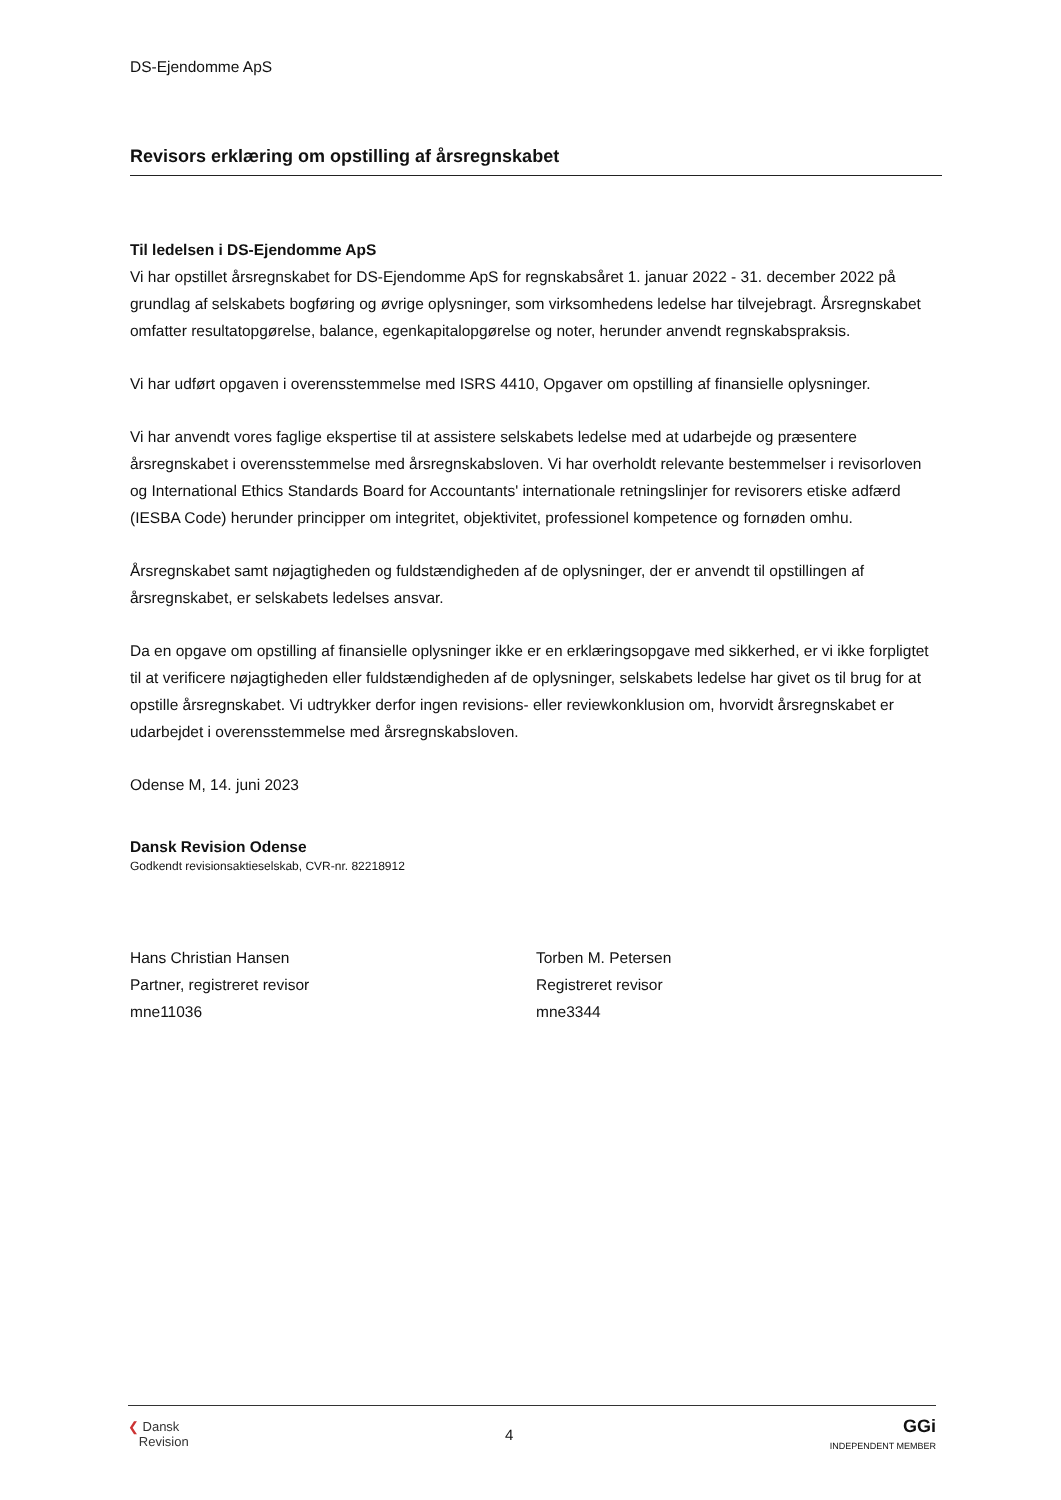DS-Ejendomme ApS
Revisors erklæring om opstilling af årsregnskabet
Til ledelsen i DS-Ejendomme ApS
Vi har opstillet årsregnskabet for DS-Ejendomme ApS for regnskabsåret 1. januar 2022 - 31. december 2022 på grundlag af selskabets bogføring og øvrige oplysninger, som virksomhedens ledelse har tilvejebragt. Årsregnskabet omfatter resultatopgørelse, balance, egenkapitalopgørelse og noter, herunder anvendt regnskabspraksis.
Vi har udført opgaven i overensstemmelse med ISRS 4410, Opgaver om opstilling af finansielle oplysninger.
Vi har anvendt vores faglige ekspertise til at assistere selskabets ledelse med at udarbejde og præsentere årsregnskabet i overensstemmelse med årsregnskabsloven. Vi har overholdt relevante bestemmelser i revisorloven og International Ethics Standards Board for Accountants' internationale retningslinjer for revisorers etiske adfærd (IESBA Code) herunder principper om integritet, objektivitet, professionel kompetence og fornøden omhu.
Årsregnskabet samt nøjagtigheden og fuldstændigheden af de oplysninger, der er anvendt til opstillingen af årsregnskabet, er selskabets ledelses ansvar.
Da en opgave om opstilling af finansielle oplysninger ikke er en erklæringsopgave med sikkerhed, er vi ikke forpligtet til at verificere nøjagtigheden eller fuldstændigheden af de oplysninger, selskabets ledelse har givet os til brug for at opstille årsregnskabet. Vi udtrykker derfor ingen revisions- eller reviewkonklusion om, hvorvidt årsregnskabet er udarbejdet i overensstemmelse med årsregnskabsloven.
Odense M, 14. juni 2023
Dansk Revision Odense
Godkendt revisionsaktieselskab, CVR-nr. 82218912
Hans Christian Hansen
Partner, registreret revisor
mne11036
Torben M. Petersen
Registreret revisor
mne3344
❮ Dansk
Revision
4
GGi
INDEPENDENT MEMBER